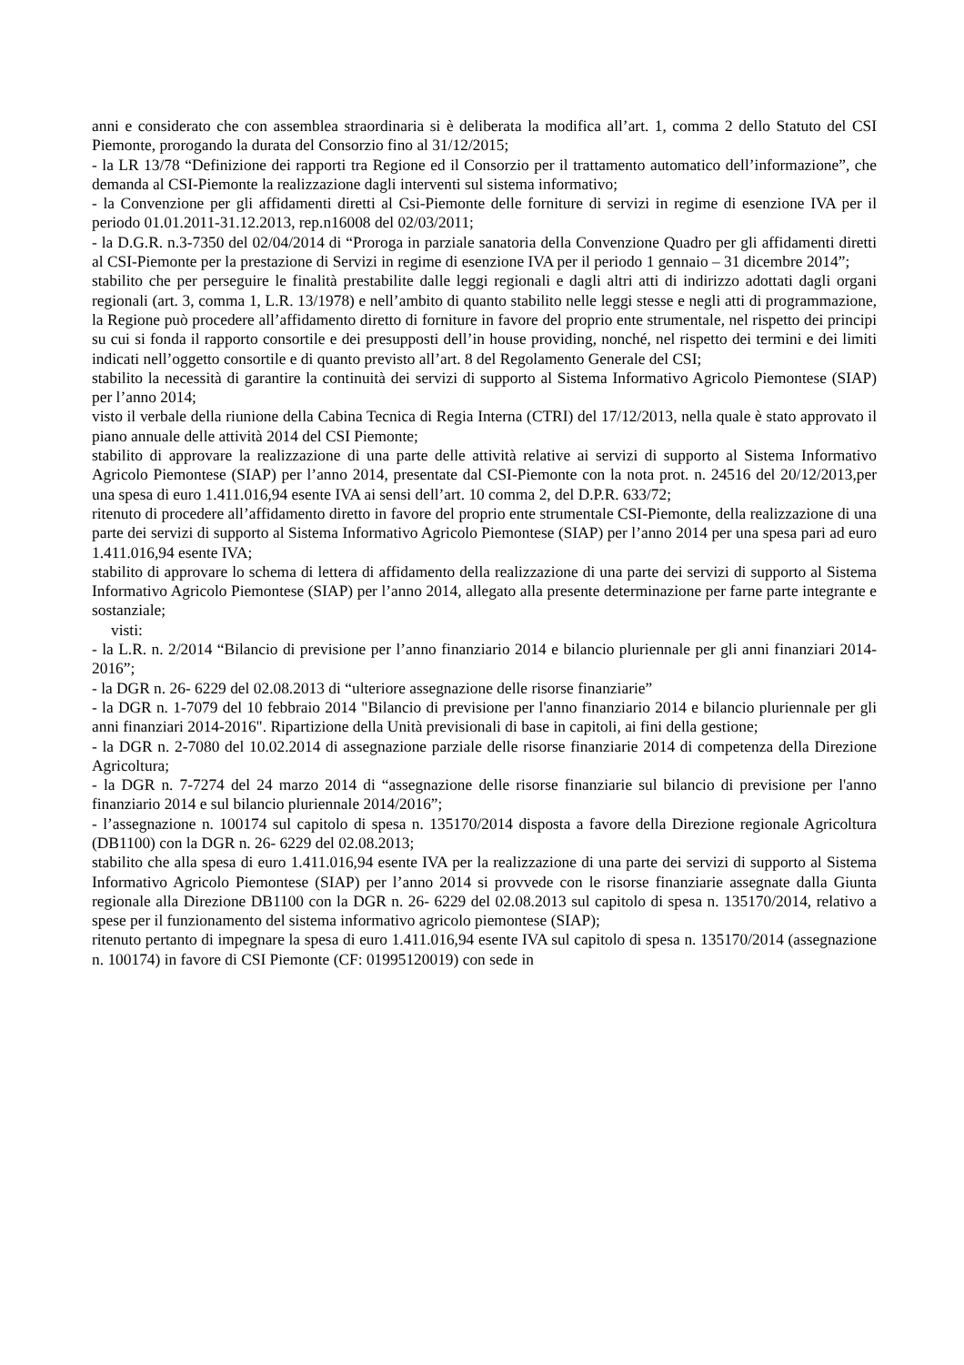anni e considerato che con assemblea straordinaria si è deliberata la modifica all’art. 1, comma 2 dello Statuto del CSI Piemonte, prorogando la durata del Consorzio fino al 31/12/2015;
- la LR 13/78 “Definizione dei rapporti tra Regione ed il Consorzio per il trattamento automatico dell’informazione”, che demanda al CSI-Piemonte la realizzazione dagli interventi sul sistema informativo;
- la Convenzione per gli affidamenti diretti al Csi-Piemonte delle forniture di servizi in regime di esenzione IVA per il periodo 01.01.2011-31.12.2013, rep.n16008 del 02/03/2011;
- la D.G.R. n.3-7350 del 02/04/2014 di “Proroga in parziale sanatoria della Convenzione Quadro per gli affidamenti diretti al CSI-Piemonte per la prestazione di Servizi in regime di esenzione IVA per il periodo 1 gennaio – 31 dicembre 2014”;
stabilito che per perseguire le finalità prestabilite dalle leggi regionali e dagli altri atti di indirizzo adottati dagli organi regionali (art. 3, comma 1, L.R. 13/1978) e nell’ambito di quanto stabilito nelle leggi stesse e negli atti di programmazione, la Regione può procedere all’affidamento diretto di forniture in favore del proprio ente strumentale, nel rispetto dei principi su cui si fonda il rapporto consortile e dei presupposti dell’in house providing, nonché, nel rispetto dei termini e dei limiti indicati nell’oggetto consortile e di quanto previsto all’art. 8 del Regolamento Generale del CSI;
stabilito la necessità di garantire la continuità dei servizi di supporto al Sistema Informativo Agricolo Piemontese (SIAP) per l’anno 2014;
visto il verbale della riunione della Cabina Tecnica di Regia Interna (CTRI) del 17/12/2013, nella quale è stato approvato il piano annuale delle attività 2014 del CSI Piemonte;
stabilito di approvare la realizzazione di una parte delle attività relative ai servizi di supporto al Sistema Informativo Agricolo Piemontese (SIAP) per l’anno 2014, presentate dal CSI-Piemonte con la nota prot. n. 24516 del 20/12/2013,per una spesa di euro 1.411.016,94 esente IVA ai sensi dell’art. 10 comma 2, del D.P.R. 633/72;
ritenuto di procedere all’affidamento diretto in favore del proprio ente strumentale CSI-Piemonte, della realizzazione di una parte dei servizi di supporto al Sistema Informativo Agricolo Piemontese (SIAP) per l’anno 2014 per una spesa pari ad euro 1.411.016,94 esente IVA;
stabilito di approvare lo schema di lettera di affidamento della realizzazione di una parte dei servizi di supporto al Sistema Informativo Agricolo Piemontese (SIAP) per l’anno 2014, allegato alla presente determinazione per farne parte integrante e sostanziale;
visti:
- la L.R. n. 2/2014 “Bilancio di previsione per l’anno finanziario 2014 e bilancio pluriennale per gli anni finanziari 2014-2016”;
- la DGR n. 26- 6229 del 02.08.2013 di “ulteriore assegnazione delle risorse finanziarie”
- la DGR n. 1-7079 del 10 febbraio 2014 "Bilancio di previsione per l'anno finanziario 2014 e bilancio pluriennale per gli anni finanziari 2014-2016". Ripartizione della Unità previsionali di base in capitoli, ai fini della gestione;
- la DGR n. 2-7080 del 10.02.2014 di assegnazione parziale delle risorse finanziarie 2014 di competenza della Direzione Agricoltura;
- la DGR n. 7-7274 del 24 marzo 2014 di “assegnazione delle risorse finanziarie sul bilancio di previsione per l'anno finanziario 2014 e sul bilancio pluriennale 2014/2016”;
- l’assegnazione n. 100174 sul capitolo di spesa n. 135170/2014 disposta a favore della Direzione regionale Agricoltura (DB1100) con la DGR n. 26- 6229 del 02.08.2013;
stabilito che alla spesa di euro 1.411.016,94 esente IVA per la realizzazione di una parte dei servizi di supporto al Sistema Informativo Agricolo Piemontese (SIAP) per l’anno 2014 si provvede con le risorse finanziarie assegnate dalla Giunta regionale alla Direzione DB1100 con la DGR n. 26- 6229 del 02.08.2013 sul capitolo di spesa n. 135170/2014, relativo a spese per il funzionamento del sistema informativo agricolo piemontese (SIAP);
ritenuto pertanto di impegnare la spesa di euro 1.411.016,94 esente IVA sul capitolo di spesa n. 135170/2014 (assegnazione n. 100174) in favore di CSI Piemonte (CF: 01995120019) con sede in